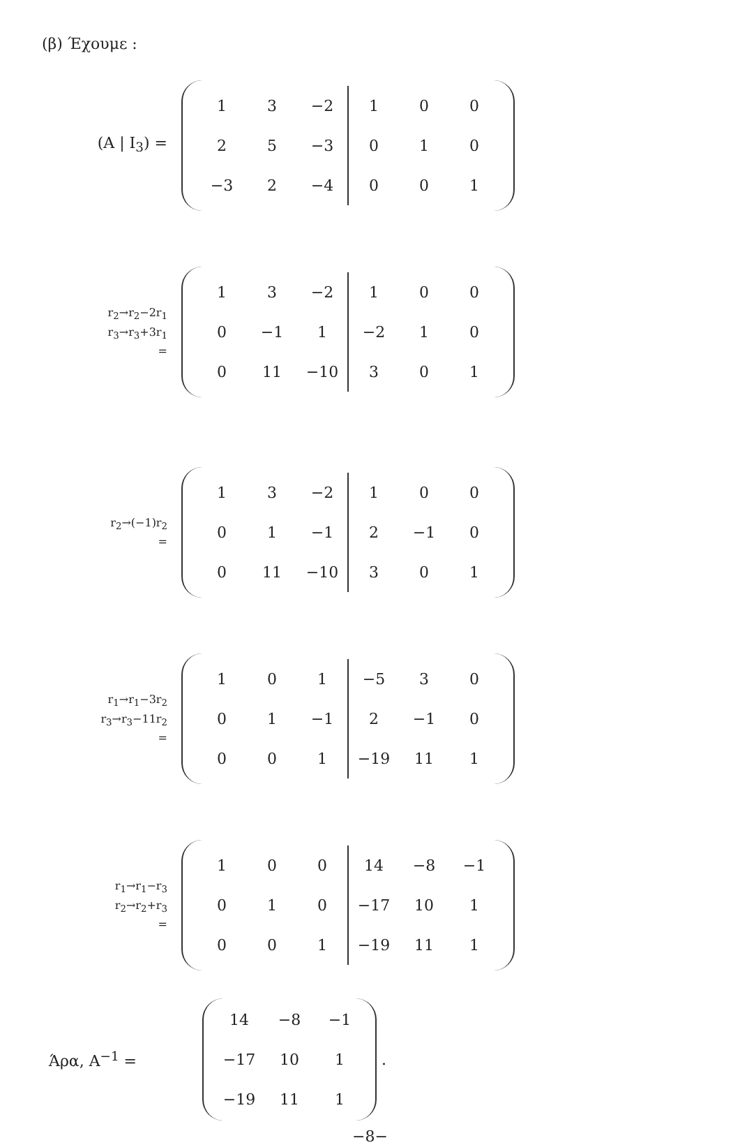(β) Έχουμε :
(A | I<sub>3</sub>) =
| 1 | 3 | −2 | 1 | 0 | 0 |
| 2 | 5 | −3 | 0 | 1 | 0 |
| −3 | 2 | −4 | 0 | 0 | 1 |
r<sub>2</sub>→r<sub>2</sub>−2r<sub>1</sub>
r<sub>3</sub>→r<sub>3</sub>+3r<sub>1</sub>
=
| 1 | 3 | −2 | 1 | 0 | 0 |
| 0 | −1 | 1 | −2 | 1 | 0 |
| 0 | 11 | −10 | 3 | 0 | 1 |
r<sub>2</sub>→(−1)r<sub>2</sub>
=
| 1 | 3 | −2 | 1 | 0 | 0 |
| 0 | 1 | −1 | 2 | −1 | 0 |
| 0 | 11 | −10 | 3 | 0 | 1 |
r<sub>1</sub>→r<sub>1</sub>−3r<sub>2</sub>
r<sub>3</sub>→r<sub>3</sub>−11r<sub>2</sub>
=
| 1 | 0 | 1 | −5 | 3 | 0 |
| 0 | 1 | −1 | 2 | −1 | 0 |
| 0 | 0 | 1 | −19 | 11 | 1 |
r<sub>1</sub>→r<sub>1</sub>−r<sub>3</sub>
r<sub>2</sub>→r<sub>2</sub>+r<sub>3</sub>
=
| 1 | 0 | 0 | 14 | −8 | −1 |
| 0 | 1 | 0 | −17 | 10 | 1 |
| 0 | 0 | 1 | −19 | 11 | 1 |
Άρα, A<sup>−1</sup> =
| 14 | −8 | −1 |
| −17 | 10 | 1 |
| −19 | 11 | 1 |
.
−8−